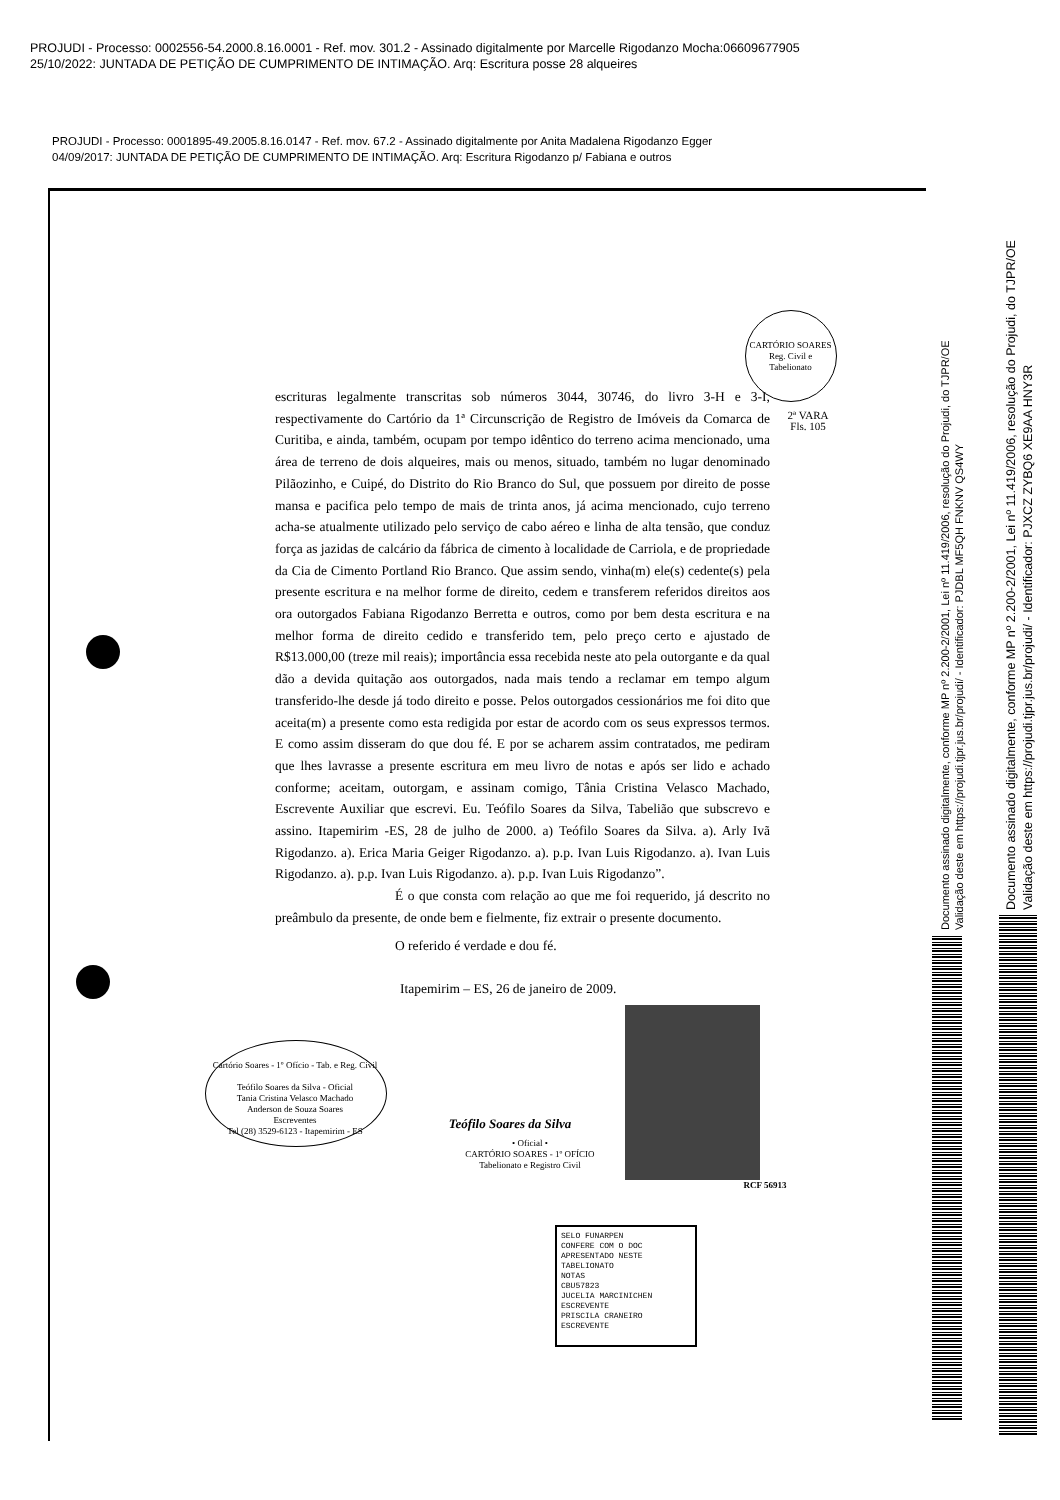PROJUDI - Processo: 0002556-54.2000.8.16.0001 - Ref. mov. 301.2 - Assinado digitalmente por Marcelle Rigodanzo Mocha:06609677905
25/10/2022: JUNTADA DE PETIÇÃO DE CUMPRIMENTO DE INTIMAÇÃO. Arq: Escritura posse 28 alqueires
PROJUDI - Processo: 0001895-49.2005.8.16.0147 - Ref. mov. 67.2 - Assinado digitalmente por Anita Madalena Rigodanzo Egger
04/09/2017: JUNTADA DE PETIÇÃO DE CUMPRIMENTO DE INTIMAÇÃO. Arq: Escritura Rigodanzo p/ Fabiana e outros
CARTÓRIO SOARES
Reg. Civil e Tabelionato
2ª VARA
Fls. 105
escrituras legalmente transcritas sob números 3044, 30746, do livro 3-H e 3-I, respectivamente do Cartório da 1ª Circunscrição de Registro de Imóveis da Comarca de Curitiba, e ainda, também, ocupam por tempo idêntico do terreno acima mencionado, uma área de terreno de dois alqueires, mais ou menos, situado, também no lugar denominado Pilãozinho, e Cuipé, do Distrito do Rio Branco do Sul, que possuem por direito de posse mansa e pacifica pelo tempo de mais de trinta anos, já acima mencionado, cujo terreno acha-se atualmente utilizado pelo serviço de cabo aéreo e linha de alta tensão, que conduz força as jazidas de calcário da fábrica de cimento à localidade de Carriola, e de propriedade da Cia de Cimento Portland Rio Branco. Que assim sendo, vinha(m) ele(s) cedente(s) pela presente escritura e na melhor forme de direito, cedem e transferem referidos direitos aos ora outorgados Fabiana Rigodanzo Berretta e outros, como por bem desta escritura e na melhor forma de direito cedido e transferido tem, pelo preço certo e ajustado de R$13.000,00 (treze mil reais); importância essa recebida neste ato pela outorgante e da qual dão a devida quitação aos outorgados, nada mais tendo a reclamar em tempo algum transferido-lhe desde já todo direito e posse. Pelos outorgados cessionários me foi dito que aceita(m) a presente como esta redigida por estar de acordo com os seus expressos termos. E como assim disseram do que dou fé. E por se acharem assim contratados, me pediram que lhes lavrasse a presente escritura em meu livro de notas e após ser lido e achado conforme; aceitam, outorgam, e assinam comigo, Tânia Cristina Velasco Machado, Escrevente Auxiliar que escrevi. Eu. Teófilo Soares da Silva, Tabelião que subscrevo e assino. Itapemirim -ES, 28 de julho de 2000. a) Teófilo Soares da Silva. a). Arly Ivã Rigodanzo. a). Erica Maria Geiger Rigodanzo. a). p.p. Ivan Luis Rigodanzo. a). Ivan Luis Rigodanzo. a). p.p. Ivan Luis Rigodanzo. a). p.p. Ivan Luis Rigodanzo”.
É o que consta com relação ao que me foi requerido, já descrito no preâmbulo da presente, de onde bem e fielmente, fiz extrair o presente documento.
O referido é verdade e dou fé.
Itapemirim – ES, 26 de janeiro de 2009.
Cartório Soares - 1º Ofício - Tab. e Reg. Civil
Teófilo Soares da Silva - Oficial
Tania Cristina Velasco Machado
Anderson de Souza Soares
Escreventes
Tel (28) 3529-6123 - Itapemirim - ES
Teófilo Soares da Silva
• Oficial •
CARTÓRIO SOARES - 1º OFÍCIO
Tabelionato e Registro Civil
RCF 56913
SELO FUNARPEN
CONFERE COM O DOC
APRESENTADO NESTE
TABELIONATO
NOTAS
CBU57823
JUCELIA MARCINICHEN ESCREVENTE
PRISCILA CRANEIRO ESCREVENTE
Documento assinado digitalmente, conforme MP nº 2.200-2/2001, Lei nº 11.419/2006, resolução do Projudi, do TJPR/OE
Validação deste em https://projudi.tjpr.jus.br/projudi/ - Identificador: PJDBL MF5QH FNKNV QS4WY
Documento assinado digitalmente, conforme MP nº 2.200-2/2001, Lei nº 11.419/2006, resolução do Projudi, do TJPR/OE
Validação deste em https://projudi.tjpr.jus.br/projudi/ - Identificador: PJXCZ ZYBQ6 XE9AA HNY3R